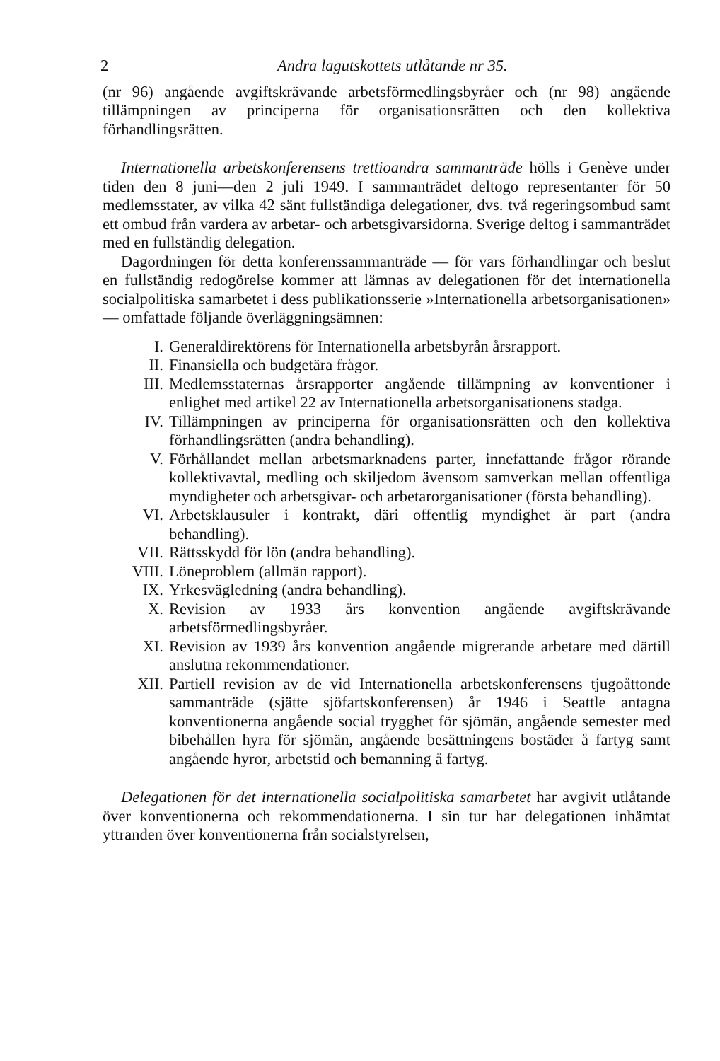2 Andra lagutskottets utlåtande nr 35.
(nr 96) angående avgiftskrävande arbetsförmedlingsbyråer och (nr 98) angående tillämpningen av principerna för organisationsrätten och den kollektiva förhandlingsrätten.
Internationella arbetskonferensens trettioandra sammanträde hölls i Genève under tiden den 8 juni—den 2 juli 1949. I sammanträdet deltogo representanter för 50 medlemsstater, av vilka 42 sänt fullständiga delegationer, dvs. två regeringsombud samt ett ombud från vardera av arbetar- och arbetsgivarsidorna. Sverige deltog i sammanträdet med en fullständig delegation.
Dagordningen för detta konferenssammanträde — för vars förhandlingar och beslut en fullständig redogörelse kommer att lämnas av delegationen för det internationella socialpolitiska samarbetet i dess publikationsserie »Internationella arbetsorganisationen» — omfattade följande överläggningsämnen:
I. Generaldirektörens för Internationella arbetsbyrån årsrapport.
II. Finansiella och budgetära frågor.
III. Medlemsstaternas årsrapporter angående tillämpning av konventioner i enlighet med artikel 22 av Internationella arbetsorganisationens stadga.
IV. Tillämpningen av principerna för organisationsrätten och den kollektiva förhandlingsrätten (andra behandling).
V. Förhållandet mellan arbetsmarknadens parter, innefattande frågor rörande kollektivavtal, medling och skiljedom ävensom samverkan mellan offentliga myndigheter och arbetsgivar- och arbetarorganisationer (första behandling).
VI. Arbetsklausuler i kontrakt, däri offentlig myndighet är part (andra behandling).
VII. Rättsskydd för lön (andra behandling).
VIII. Löneproblem (allmän rapport).
IX. Yrkesvägledning (andra behandling).
X. Revision av 1933 års konvention angående avgiftskrävande arbetsförmedlingsbyråer.
XI. Revision av 1939 års konvention angående migrerande arbetare med därtill anslutna rekommendationer.
XII. Partiell revision av de vid Internationella arbetskonferensens tjugoåttonde sammanträde (sjätte sjöfartskonferensen) år 1946 i Seattle antagna konventionerna angående social trygghet för sjömän, angående semester med bibehållen hyra för sjömän, angående besättningens bostäder å fartyg samt angående hyror, arbetstid och bemanning å fartyg.
Delegationen för det internationella socialpolitiska samarbetet har avgivit utlåtande över konventionerna och rekommendationerna. I sin tur har delegationen inhämtat yttranden över konventionerna från socialstyrelsen,